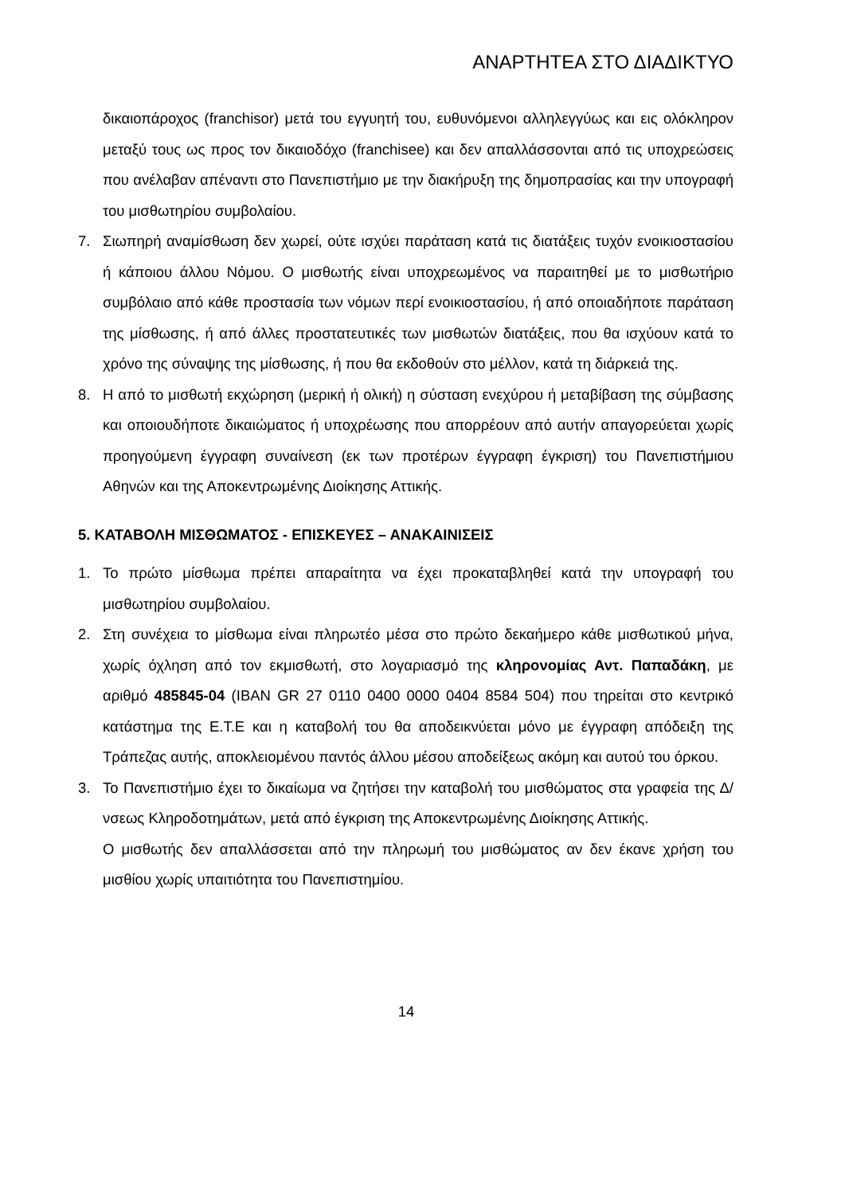ΑΝΑΡΤΗΤΕΑ ΣΤΟ ΔΙΑΔΙΚΤΥΟ
δικαιοπάροχος (franchisor) μετά του εγγυητή του, ευθυνόμενοι αλληλεγγύως και εις ολόκληρον μεταξύ τους ως προς τον δικαιοδόχο (franchisee) και δεν απαλλάσσονται από τις υποχρεώσεις που ανέλαβαν απέναντι στο Πανεπιστήμιο με την διακήρυξη της δημοπρασίας και την υπογραφή του μισθωτηρίου συμβολαίου.
7. Σιωπηρή αναμίσθωση δεν χωρεί, ούτε ισχύει παράταση κατά τις διατάξεις τυχόν ενοικιοστασίου ή κάποιου άλλου Νόμου. Ο μισθωτής είναι υποχρεωμένος να παραιτηθεί με το μισθωτήριο συμβόλαιο από κάθε προστασία των νόμων περί ενοικιοστασίου, ή από οποιαδήποτε παράταση της μίσθωσης, ή από άλλες προστατευτικές των μισθωτών διατάξεις, που θα ισχύουν κατά το χρόνο της σύναψης της μίσθωσης, ή που θα εκδοθούν στο μέλλον, κατά τη διάρκειά της.
8. Η από το μισθωτή εκχώρηση (μερική ή ολική) η σύσταση ενεχύρου ή μεταβίβαση της σύμβασης και οποιουδήποτε δικαιώματος ή υποχρέωσης που απορρέουν από αυτήν απαγορεύεται χωρίς προηγούμενη έγγραφη συναίνεση (εκ των προτέρων έγγραφη έγκριση) του Πανεπιστήμιου Αθηνών και της Αποκεντρωμένης Διοίκησης Αττικής.
5. ΚΑΤΑΒΟΛΗ ΜΙΣΘΩΜΑΤΟΣ - ΕΠΙΣΚΕΥΕΣ – ΑΝΑΚΑΙΝΙΣΕΙΣ
1. Το πρώτο μίσθωμα πρέπει απαραίτητα να έχει προκαταβληθεί κατά την υπογραφή του μισθωτηρίου συμβολαίου.
2. Στη συνέχεια το μίσθωμα είναι πληρωτέο μέσα στο πρώτο δεκαήμερο κάθε μισθωτικού μήνα, χωρίς όχληση από τον εκμισθωτή, στο λογαριασμό της κληρονομίας Αντ. Παπαδάκη, με αριθμό 485845-04 (IBAN GR 27 0110 0400 0000 0404 8584 504) που τηρείται στο κεντρικό κατάστημα της Ε.Τ.Ε και η καταβολή του θα αποδεικνύεται μόνο με έγγραφη απόδειξη της Τράπεζας αυτής, αποκλειομένου παντός άλλου μέσου αποδείξεως ακόμη και αυτού του όρκου.
3. Το Πανεπιστήμιο έχει το δικαίωμα να ζητήσει την καταβολή του μισθώματος στα γραφεία της Δ/νσεως Κληροδοτημάτων, μετά από έγκριση της Αποκεντρωμένης Διοίκησης Αττικής.
Ο μισθωτής δεν απαλλάσσεται από την πληρωμή του μισθώματος αν δεν έκανε χρήση του μισθίου χωρίς υπαιτιότητα του Πανεπιστημίου.
14